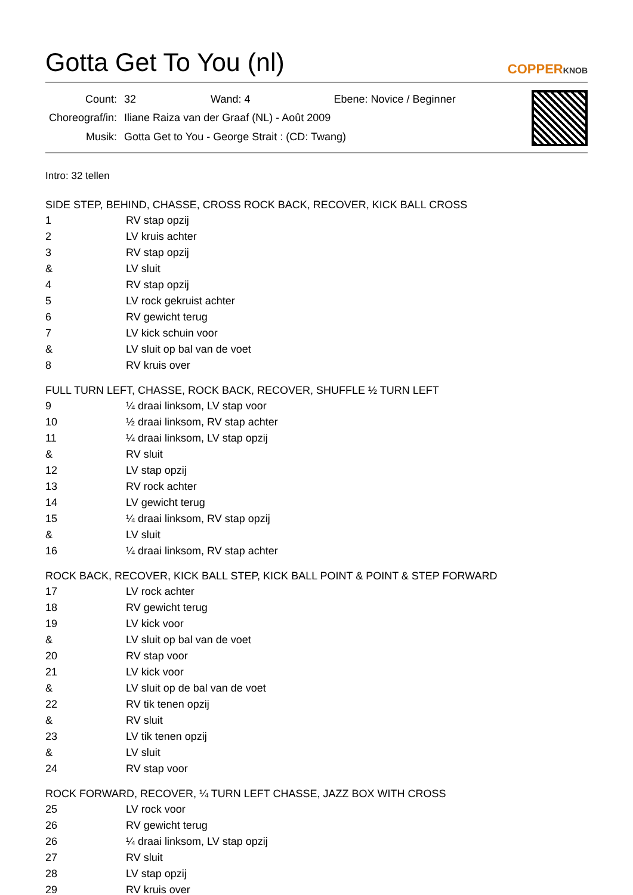Gotta Get To You (nl)
COPPERKNOB
| Count: | 32 Wand: 4 Ebene: Novice / Beginner |
| Choreograf/in: | Iliane Raiza van der Graaf (NL) - Août 2009 |
| Musik: | Gotta Get to You - George Strait : (CD: Twang) |
Intro: 32 tellen
SIDE STEP, BEHIND, CHASSE, CROSS ROCK BACK, RECOVER, KICK BALL CROSS
| 1 | RV stap opzij |
| 2 | LV kruis achter |
| 3 | RV stap opzij |
| & | LV sluit |
| 4 | RV stap opzij |
| 5 | LV rock gekruist achter |
| 6 | RV gewicht terug |
| 7 | LV kick schuin voor |
| & | LV sluit op bal van de voet |
| 8 | RV kruis over |
FULL TURN LEFT, CHASSE, ROCK BACK, RECOVER, SHUFFLE ½ TURN LEFT
| 9 | ¼ draai linksom, LV stap voor |
| 10 | ½ draai linksom, RV stap achter |
| 11 | ¼ draai linksom, LV stap opzij |
| & | RV sluit |
| 12 | LV stap opzij |
| 13 | RV rock achter |
| 14 | LV gewicht terug |
| 15 | ¼ draai linksom, RV stap opzij |
| & | LV sluit |
| 16 | ¼ draai linksom, RV stap achter |
ROCK BACK, RECOVER, KICK BALL STEP, KICK BALL POINT & POINT & STEP FORWARD
| 17 | LV rock achter |
| 18 | RV gewicht terug |
| 19 | LV kick voor |
| & | LV sluit op bal van de voet |
| 20 | RV stap voor |
| 21 | LV kick voor |
| & | LV sluit op de bal van de voet |
| 22 | RV tik tenen opzij |
| & | RV sluit |
| 23 | LV tik tenen opzij |
| & | LV sluit |
| 24 | RV stap voor |
ROCK FORWARD, RECOVER, ¼ TURN LEFT CHASSE, JAZZ BOX WITH CROSS
| 25 | LV rock voor |
| 26 | RV gewicht terug |
| 26 | ¼ draai linksom, LV stap opzij |
| 27 | RV sluit |
| 28 | LV stap opzij |
| 29 | RV kruis over |